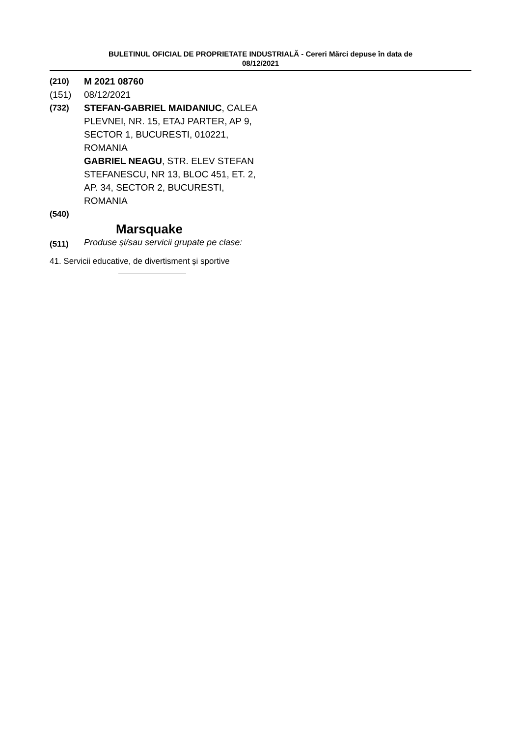BULETINUL OFICIAL DE PROPRIETATE INDUSTRIALĂ - Cereri Mărci depuse în data de
08/12/2021
(210) M 2021 08760
(151) 08/12/2021
(732) STEFAN-GABRIEL MAIDANIUC, CALEA PLEVNEI, NR. 15, ETAJ PARTER, AP 9, SECTOR 1, BUCURESTI, 010221, ROMANIA
GABRIEL NEAGU, STR. ELEV STEFAN STEFANESCU, NR 13, BLOC 451, ET. 2, AP. 34, SECTOR 2, BUCURESTI, ROMANIA
(540)
Marsquake
(511) Produse și/sau servicii grupate pe clase:
41. Servicii educative, de divertisment și sportive